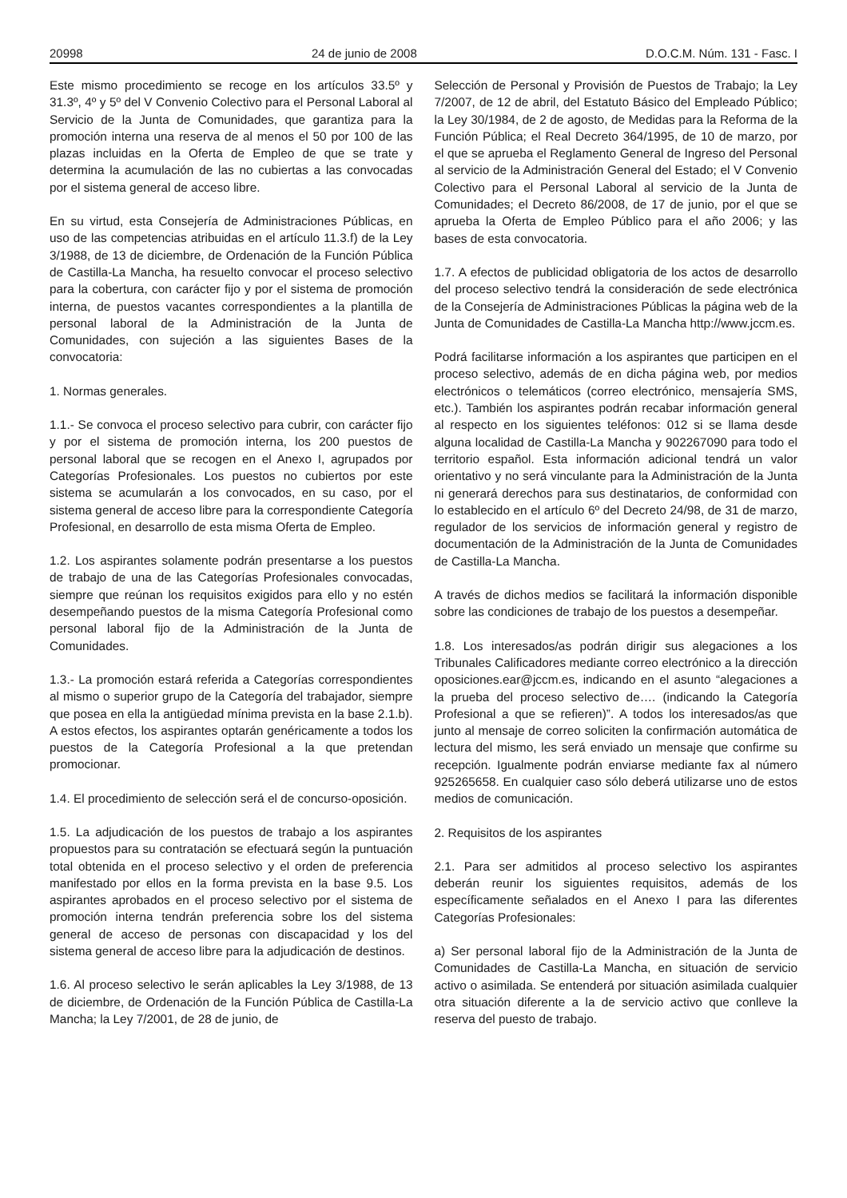20998 24 de junio de 2008 D.O.C.M. Núm. 131 - Fasc. I
Este mismo procedimiento se recoge en los artículos 33.5º y 31.3º, 4º y 5º del V Convenio Colectivo para el Personal Laboral al Servicio de la Junta de Comunidades, que garantiza para la promoción interna una reserva de al menos el 50 por 100 de las plazas incluidas en la Oferta de Empleo de que se trate y determina la acumulación de las no cubiertas a las convocadas por el sistema general de acceso libre.
En su virtud, esta Consejería de Administraciones Públicas, en uso de las competencias atribuidas en el artículo 11.3.f) de la Ley 3/1988, de 13 de diciembre, de Ordenación de la Función Pública de Castilla-La Mancha, ha resuelto convocar el proceso selectivo para la cobertura, con carácter fijo y por el sistema de promoción interna, de puestos vacantes correspondientes a la plantilla de personal laboral de la Administración de la Junta de Comunidades, con sujeción a las siguientes Bases de la convocatoria:
1. Normas generales.
1.1.- Se convoca el proceso selectivo para cubrir, con carácter fijo y por el sistema de promoción interna, los 200 puestos de personal laboral que se recogen en el Anexo I, agrupados por Categorías Profesionales. Los puestos no cubiertos por este sistema se acumularán a los convocados, en su caso, por el sistema general de acceso libre para la correspondiente Categoría Profesional, en desarrollo de esta misma Oferta de Empleo.
1.2. Los aspirantes solamente podrán presentarse a los puestos de trabajo de una de las Categorías Profesionales convocadas, siempre que reúnan los requisitos exigidos para ello y no estén desempeñando puestos de la misma Categoría Profesional como personal laboral fijo de la Administración de la Junta de Comunidades.
1.3.- La promoción estará referida a Categorías correspondientes al mismo o superior grupo de la Categoría del trabajador, siempre que posea en ella la antigüedad mínima prevista en la base 2.1.b). A estos efectos, los aspirantes optarán genéricamente a todos los puestos de la Categoría Profesional a la que pretendan promocionar.
1.4. El procedimiento de selección será el de concurso-oposición.
1.5. La adjudicación de los puestos de trabajo a los aspirantes propuestos para su contratación se efectuará según la puntuación total obtenida en el proceso selectivo y el orden de preferencia manifestado por ellos en la forma prevista en la base 9.5. Los aspirantes aprobados en el proceso selectivo por el sistema de promoción interna tendrán preferencia sobre los del sistema general de acceso de personas con discapacidad y los del sistema general de acceso libre para la adjudicación de destinos.
1.6. Al proceso selectivo le serán aplicables la Ley 3/1988, de 13 de diciembre, de Ordenación de la Función Pública de Castilla-La Mancha; la Ley 7/2001, de 28 de junio, de
Selección de Personal y Provisión de Puestos de Trabajo; la Ley 7/2007, de 12 de abril, del Estatuto Básico del Empleado Público; la Ley 30/1984, de 2 de agosto, de Medidas para la Reforma de la Función Pública; el Real Decreto 364/1995, de 10 de marzo, por el que se aprueba el Reglamento General de Ingreso del Personal al servicio de la Administración General del Estado; el V Convenio Colectivo para el Personal Laboral al servicio de la Junta de Comunidades; el Decreto 86/2008, de 17 de junio, por el que se aprueba la Oferta de Empleo Público para el año 2006; y las bases de esta convocatoria.
1.7. A efectos de publicidad obligatoria de los actos de desarrollo del proceso selectivo tendrá la consideración de sede electrónica de la Consejería de Administraciones Públicas la página web de la Junta de Comunidades de Castilla-La Mancha http://www.jccm.es.
Podrá facilitarse información a los aspirantes que participen en el proceso selectivo, además de en dicha página web, por medios electrónicos o telemáticos (correo electrónico, mensajería SMS, etc.). También los aspirantes podrán recabar información general al respecto en los siguientes teléfonos: 012 si se llama desde alguna localidad de Castilla-La Mancha y 902267090 para todo el territorio español. Esta información adicional tendrá un valor orientativo y no será vinculante para la Administración de la Junta ni generará derechos para sus destinatarios, de conformidad con lo establecido en el artículo 6º del Decreto 24/98, de 31 de marzo, regulador de los servicios de información general y registro de documentación de la Administración de la Junta de Comunidades de Castilla-La Mancha.
A través de dichos medios se facilitará la información disponible sobre las condiciones de trabajo de los puestos a desempeñar.
1.8. Los interesados/as podrán dirigir sus alegaciones a los Tribunales Calificadores mediante correo electrónico a la dirección oposiciones.ear@jccm.es, indicando en el asunto “alegaciones a la prueba del proceso selectivo de…. (indicando la Categoría Profesional a que se refieren)”. A todos los interesados/as que junto al mensaje de correo soliciten la confirmación automática de lectura del mismo, les será enviado un mensaje que confirme su recepción. Igualmente podrán enviarse mediante fax al número 925265658. En cualquier caso sólo deberá utilizarse uno de estos medios de comunicación.
2. Requisitos de los aspirantes
2.1. Para ser admitidos al proceso selectivo los aspirantes deberán reunir los siguientes requisitos, además de los específicamente señalados en el Anexo I para las diferentes Categorías Profesionales:
a) Ser personal laboral fijo de la Administración de la Junta de Comunidades de Castilla-La Mancha, en situación de servicio activo o asimilada. Se entenderá por situación asimilada cualquier otra situación diferente a la de servicio activo que conlleve la reserva del puesto de trabajo.